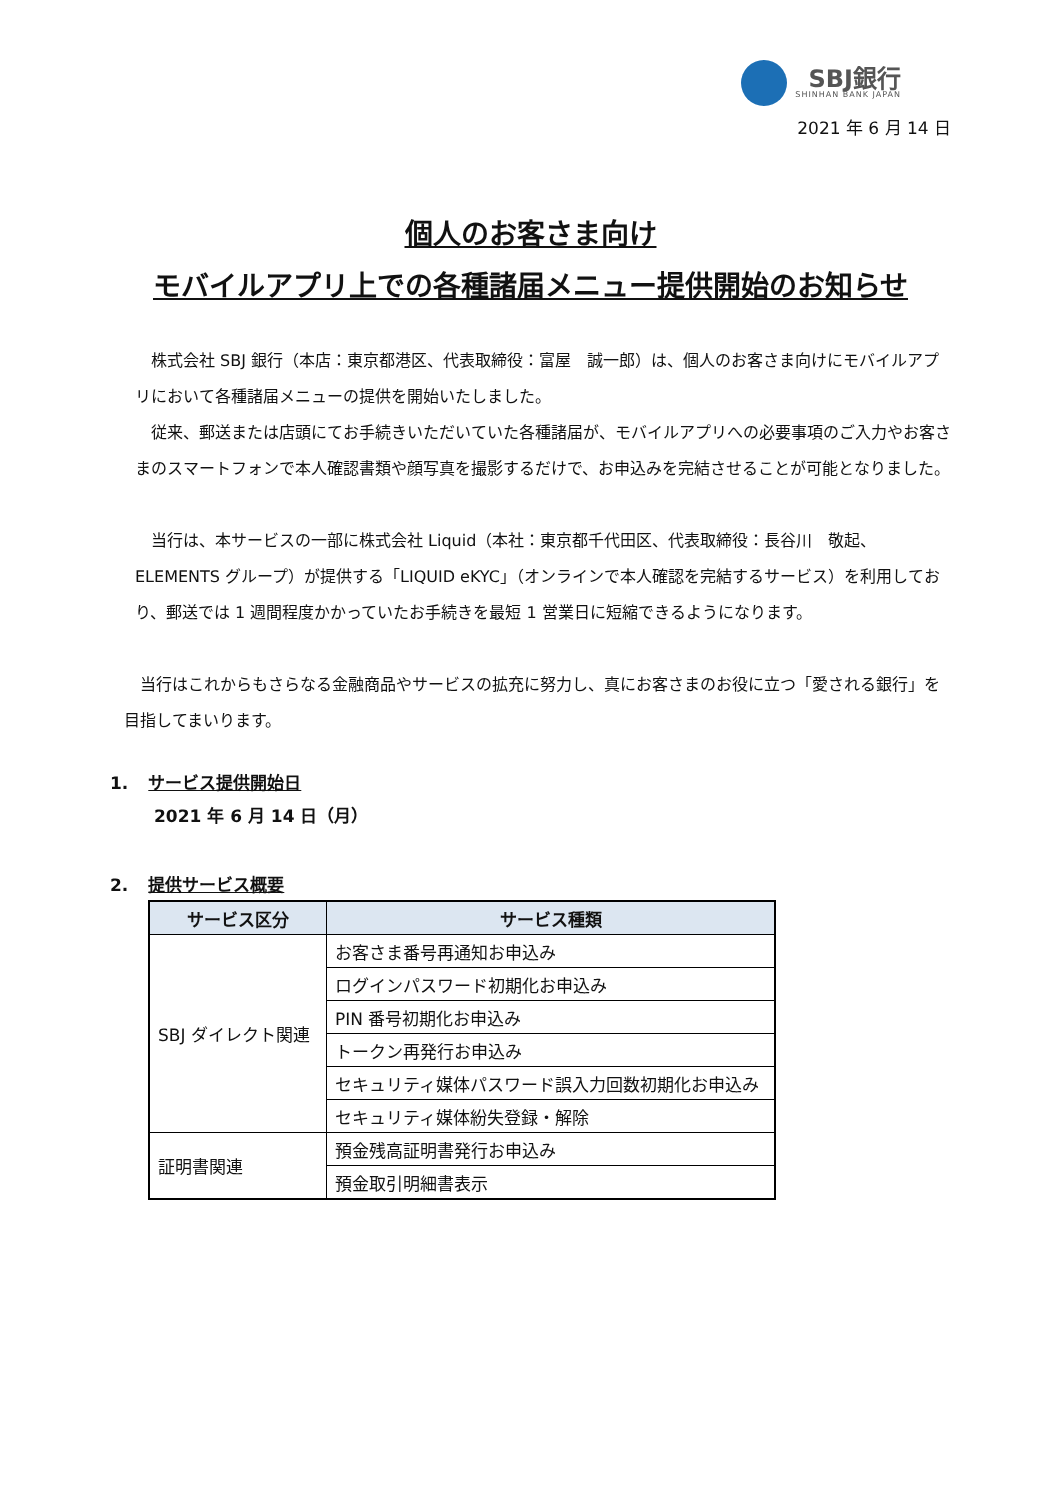SBJ銀行
SHINHAN BANK JAPAN
2021 年 6 月 14 日
個人のお客さま向け
モバイルアプリ上での各種諸届メニュー提供開始のお知らせ
　株式会社 SBJ 銀行（本店：東京都港区、代表取締役：富屋　誠一郎）は、個人のお客さま向けにモバイルアプリにおいて各種諸届メニューの提供を開始いたしました。
　従来、郵送または店頭にてお手続きいただいていた各種諸届が、モバイルアプリへの必要事項のご入力やお客さまのスマートフォンで本人確認書類や顔写真を撮影するだけで、お申込みを完結させることが可能となりました。
　当行は、本サービスの一部に株式会社 Liquid（本社：東京都千代田区、代表取締役：長谷川　敬起、ELEMENTS グループ）が提供する「LIQUID eKYC」（オンラインで本人確認を完結するサービス）を利用しており、郵送では 1 週間程度かかっていたお手続きを最短 1 営業日に短縮できるようになります。
　当行はこれからもさらなる金融商品やサービスの拡充に努力し、真にお客さまのお役に立つ「愛される銀行」を目指してまいります。
1. サービス提供開始日
2021 年 6 月 14 日（月）
2. 提供サービス概要
| サービス区分 | サービス種類 |
| --- | --- |
| SBJ ダイレクト関連 | お客さま番号再通知お申込み |
| | ログインパスワード初期化お申込み |
| | PIN 番号初期化お申込み |
| | トークン再発行お申込み |
| | セキュリティ媒体パスワード誤入力回数初期化お申込み |
| | セキュリティ媒体紛失登録・解除 |
| 証明書関連 | 預金残高証明書発行お申込み |
| | 預金取引明細書表示 |